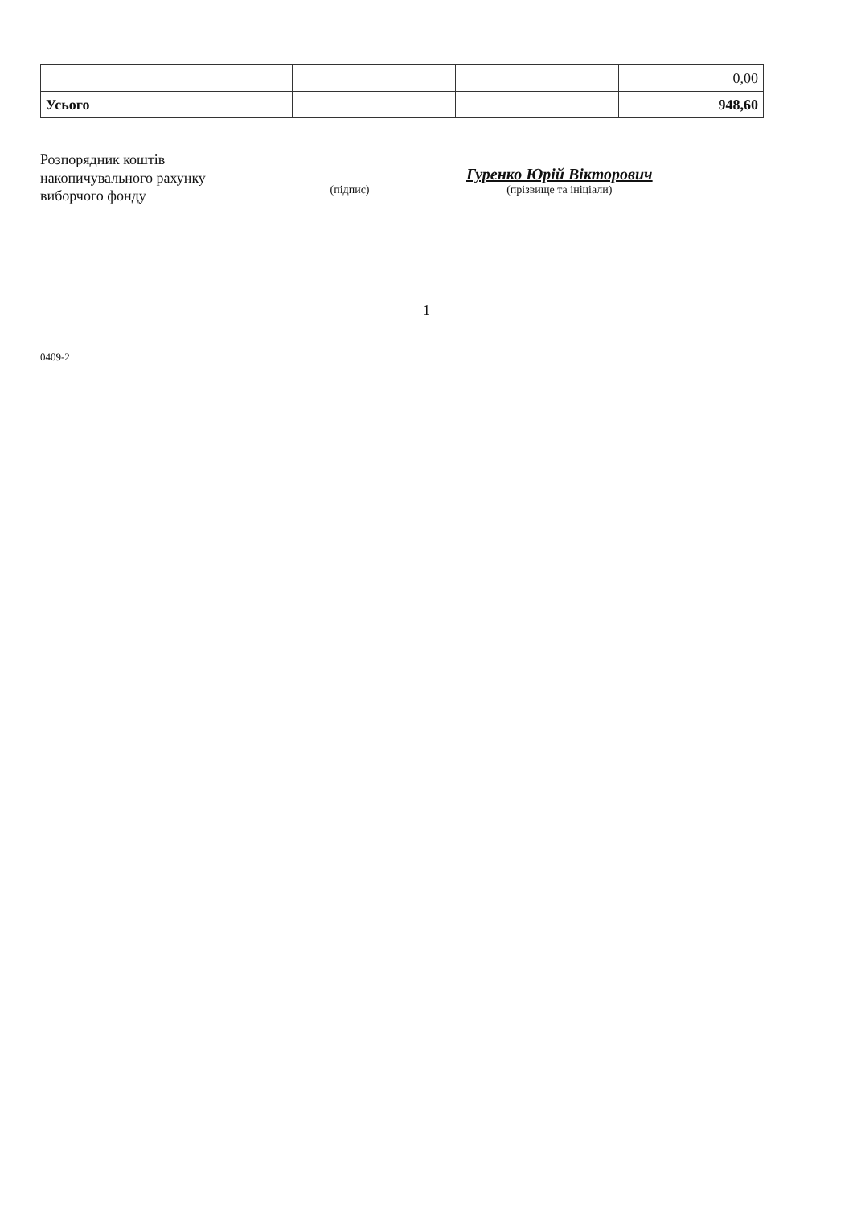| | | | 0,00 |
| Усього | | | 948,60 |
Розпорядник коштів накопичувального рахунку виборчого фонду
(підпис)
Гуренко Юрій Вікторович
(прізвище та ініціали)
1
0409-2